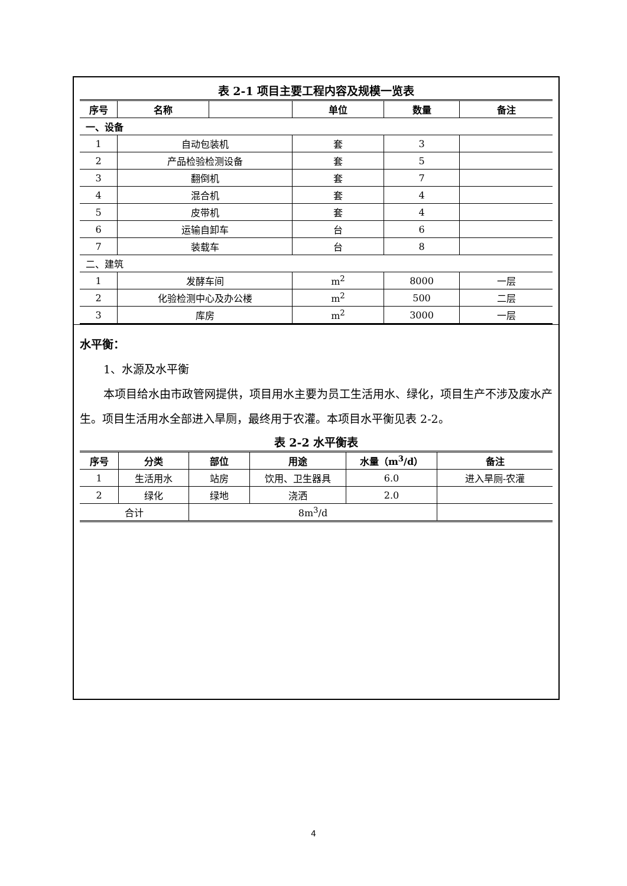表 2-1 项目主要工程内容及规模一览表
| 序号 | 名称 | | 单位 | 数量 | 备注 |
| --- | --- | --- | --- | --- | --- |
| 一、设备 | | | | | |
| 1 | 自动包装机 | | 套 | 3 | |
| 2 | 产品检验检测设备 | | 套 | 5 | |
| 3 | 翻倒机 | | 套 | 7 | |
| 4 | 混合机 | | 套 | 4 | |
| 5 | 皮带机 | | 套 | 4 | |
| 6 | 运输自卸车 | | 台 | 6 | |
| 7 | 装载车 | | 台 | 8 | |
| 二、建筑 | | | | | |
| 1 | 发酵车间 | | m<sup>2</sup> | 8000 | 一层 |
| 2 | 化验检测中心及办公楼 | | m<sup>2</sup> | 500 | 二层 |
| 3 | 库房 | | m<sup>2</sup> | 3000 | 一层 |
水平衡：
1、水源及水平衡
本项目给水由市政管网提供，项目用水主要为员工生活用水、绿化，项目生产不涉及废水产生。项目生活用水全部进入旱厕，最终用于农灌。本项目水平衡见表 2-2。
表 2-2 水平衡表
| 序号 | 分类 | 部位 | 用途 | 水量（m<sup>3</sup>/d） | 备注 |
| --- | --- | --- | --- | --- | --- |
| 1 | 生活用水 | 站房 | 饮用、卫生器具 | 6.0 | 进入旱厕-农灌 |
| 2 | 绿化 | 绿地 | 浇洒 | 2.0 | |
| 合计 | | 8m<sup>3</sup>/d | | | |
4